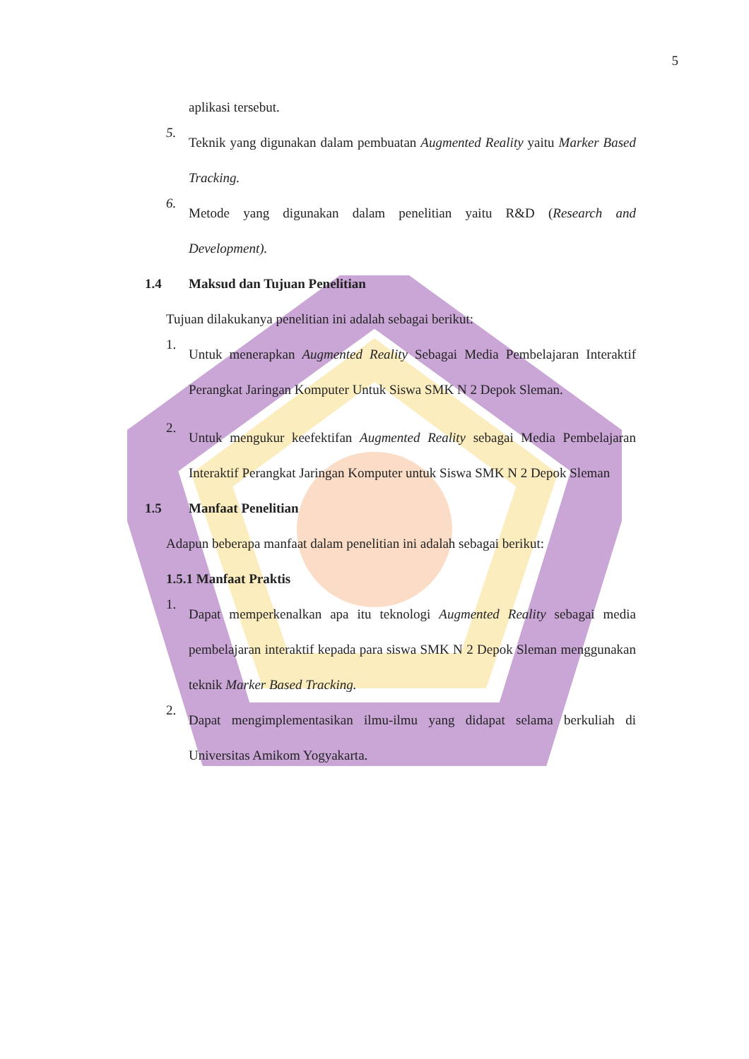5
aplikasi tersebut.
5.
Teknik yang digunakan dalam pembuatan Augmented Reality yaitu Marker Based Tracking.
6.
Metode yang digunakan dalam penelitian yaitu R&D (Research and Development).
1.4 Maksud dan Tujuan Penelitian
Tujuan dilakukanya penelitian ini adalah sebagai berikut:
1.
Untuk menerapkan Augmented Reality Sebagai Media Pembelajaran Interaktif Perangkat Jaringan Komputer Untuk Siswa SMK N 2 Depok Sleman.
2.
Untuk mengukur keefektifan Augmented Reality sebagai Media Pembelajaran Interaktif Perangkat Jaringan Komputer untuk Siswa SMK N 2 Depok Sleman
1.5 Manfaat Penelitian
Adapun beberapa manfaat dalam penelitian ini adalah sebagai berikut:
1.5.1 Manfaat Praktis
1.
Dapat memperkenalkan apa itu teknologi Augmented Reality sebagai media pembelajaran interaktif kepada para siswa SMK N 2 Depok Sleman menggunakan teknik Marker Based Tracking.
2.
Dapat mengimplementasikan ilmu-ilmu yang didapat selama berkuliah di Universitas Amikom Yogyakarta.